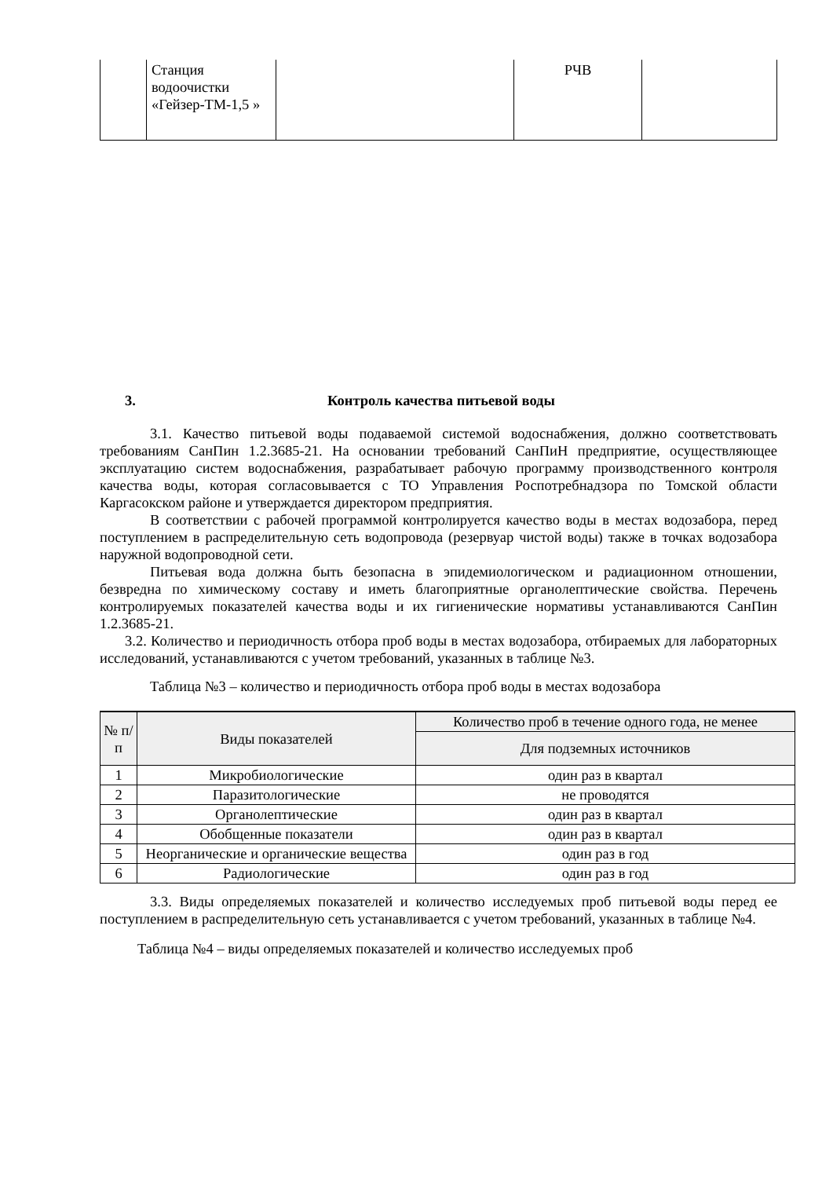| | Станция водоочистки «Гейзер-ТМ-1,5 » | | РЧВ | |
3. Контроль качества питьевой воды
3.1. Качество питьевой воды подаваемой системой водоснабжения, должно соответствовать требованиям СанПин 1.2.3685-21. На основании требований СанПиН предприятие, осуществляющее эксплуатацию систем водоснабжения, разрабатывает рабочую программу производственного контроля качества воды, которая согласовывается с ТО Управления Роспотребнадзора по Томской области Каргасокском районе и утверждается директором предприятия.
В соответствии с рабочей программой контролируется качество воды в местах водозабора, перед поступлением в распределительную сеть водопровода (резервуар чистой воды) также в точках водозабора наружной водопроводной сети.
Питьевая вода должна быть безопасна в эпидемиологическом и радиационном отношении, безвредна по химическому составу и иметь благоприятные органолептические свойства. Перечень контролируемых показателей качества воды и их гигиенические нормативы устанавливаются СанПин 1.2.3685-21.
3.2. Количество и периодичность отбора проб воды в местах водозабора, отбираемых для лабораторных исследований, устанавливаются с учетом требований, указанных в таблице №3.
Таблица №3 – количество и периодичность отбора проб воды в местах водозабора
| № п/п | Виды показателей | Количество проб в течение одного года, не менее |
| --- | --- | --- |
| | | Для подземных источников |
| 1 | Микробиологические | один раз в квартал |
| 2 | Паразитологические | не проводятся |
| 3 | Органолептические | один раз в квартал |
| 4 | Обобщенные показатели | один раз в квартал |
| 5 | Неорганические и органические вещества | один раз в год |
| 6 | Радиологические | один раз в год |
3.3. Виды определяемых показателей и количество исследуемых проб питьевой воды перед ее поступлением в распределительную сеть устанавливается с учетом требований, указанных в таблице №4.
Таблица №4 – виды определяемых показателей и количество исследуемых проб